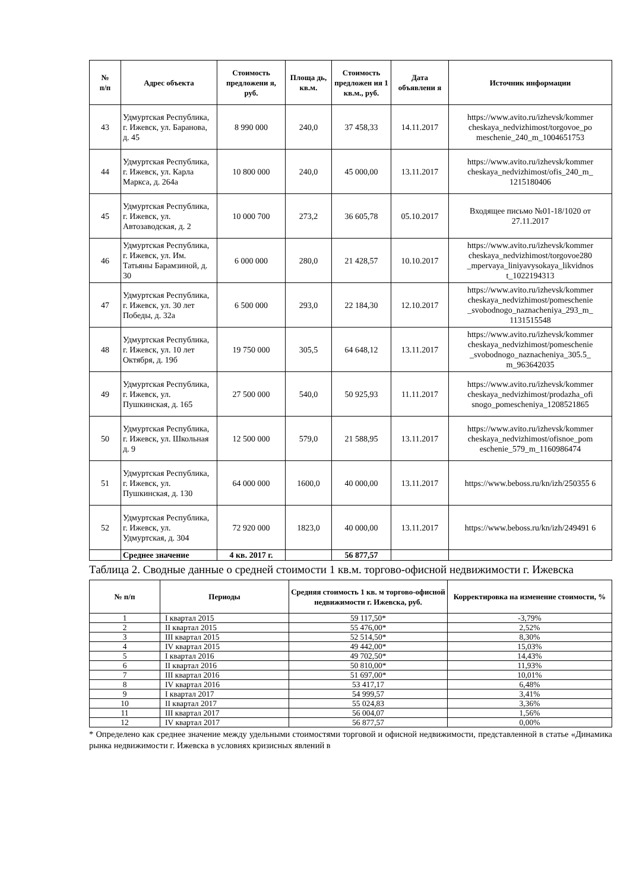| № п/п | Адрес объекта | Стоимость предложени я, руб. | Площа дь, кв.м. | Стоимость предложен ия 1 кв.м., руб. | Дата объявлени я | Источник информации |
| --- | --- | --- | --- | --- | --- | --- |
| 43 | Удмуртская Республика, г. Ижевск, ул. Баранова, д. 45 | 8 990 000 | 240,0 | 37 458,33 | 14.11.2017 | https://www.avito.ru/izhevsk/kommer cheskaya_nedvizhimost/torgovoe_po meschenie_240_m_1004651753 |
| 44 | Удмуртская Республика, г. Ижевск, ул. Карла Маркса, д. 264а | 10 800 000 | 240,0 | 45 000,00 | 13.11.2017 | https://www.avito.ru/izhevsk/kommer cheskaya_nedvizhimost/ofis_240_m_ 1215180406 |
| 45 | Удмуртская Республика, г. Ижевск, ул. Автозаводская, д. 2 | 10 000 700 | 273,2 | 36 605,78 | 05.10.2017 | Входящее письмо №01-18/1020 от 27.11.2017 |
| 46 | Удмуртская Республика, г. Ижевск, ул. Им. Татьяны Барамзиной, д. 30 | 6 000 000 | 280,0 | 21 428,57 | 10.10.2017 | https://www.avito.ru/izhevsk/kommer cheskaya_nedvizhimost/torgovoe280 _mpervaya_liniyavysokaya_likvidnos t_1022194313 |
| 47 | Удмуртская Республика, г. Ижевск, ул. 30 лет Победы, д. 32а | 6 500 000 | 293,0 | 22 184,30 | 12.10.2017 | https://www.avito.ru/izhevsk/kommer cheskaya_nedvizhimost/pomeschenie _svobodnogo_naznacheniya_293_m_ 1131515548 |
| 48 | Удмуртская Республика, г. Ижевск, ул. 10 лет Октября, д. 19б | 19 750 000 | 305,5 | 64 648,12 | 13.11.2017 | https://www.avito.ru/izhevsk/kommer cheskaya_nedvizhimost/pomeschenie _svobodnogo_naznacheniya_305.5_ m_963642035 |
| 49 | Удмуртская Республика, г. Ижевск, ул. Пушкинская, д. 165 | 27 500 000 | 540,0 | 50 925,93 | 11.11.2017 | https://www.avito.ru/izhevsk/kommer cheskaya_nedvizhimost/prodazha_ofi snogo_pomescheniya_1208521865 |
| 50 | Удмуртская Республика, г. Ижевск, ул. Школьная д. 9 | 12 500 000 | 579,0 | 21 588,95 | 13.11.2017 | https://www.avito.ru/izhevsk/kommer cheskaya_nedvizhimost/ofisnoe_pom eschenie_579_m_1160986474 |
| 51 | Удмуртская Республика, г. Ижевск, ул. Пушкинская, д. 130 | 64 000 000 | 1600,0 | 40 000,00 | 13.11.2017 | https://www.beboss.ru/kn/izh/250355 6 |
| 52 | Удмуртская Республика, г. Ижевск, ул. Удмуртская, д. 304 | 72 920 000 | 1823,0 | 40 000,00 | 13.11.2017 | https://www.beboss.ru/kn/izh/249491 6 |
| | Среднее значение | 4 кв. 2017 г. | | 56 877,57 | | |
Таблица 2. Сводные данные о средней стоимости 1 кв.м. торгово-офисной недвижимости г. Ижевска
| № п/п | Периоды | Средняя стоимость 1 кв. м торгово-офисной недвижимости г. Ижевска, руб. | Корректировка на изменение стоимости, % |
| --- | --- | --- | --- |
| 1 | I квартал 2015 | 59 117,50* | -3,79% |
| 2 | II квартал 2015 | 55 476,00* | 2,52% |
| 3 | III квартал 2015 | 52 514,50* | 8,30% |
| 4 | IV квартал 2015 | 49 442,00* | 15,03% |
| 5 | I квартал 2016 | 49 702,50* | 14,43% |
| 6 | II квартал 2016 | 50 810,00* | 11,93% |
| 7 | III квартал 2016 | 51 697,00* | 10,01% |
| 8 | IV квартал 2016 | 53 417,17 | 6,48% |
| 9 | I квартал 2017 | 54 999,57 | 3,41% |
| 10 | II квартал 2017 | 55 024,83 | 3,36% |
| 11 | III квартал 2017 | 56 004,07 | 1,56% |
| 12 | IV квартал 2017 | 56 877,57 | 0,00% |
* Определено как среднее значение между удельными стоимостями торговой и офисной недвижимости, представленной в статье «Динамика рынка недвижимости г. Ижевска в условиях кризисных явлений в